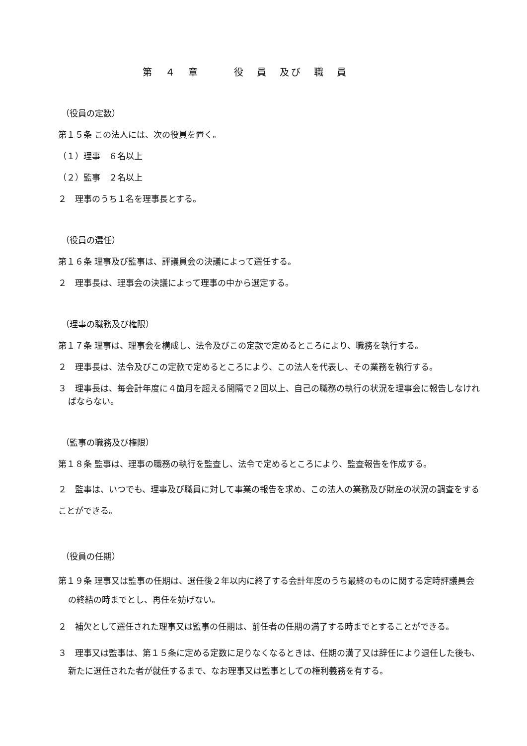第　４　章　　　役　員　及び　職　員
（役員の定数）
第１５条 この法人には、次の役員を置く。
（１）理事　６名以上
（２）監事　２名以上
２　理事のうち１名を理事長とする。
（役員の選任）
第１６条 理事及び監事は、評議員会の決議によって選任する。
２　理事長は、理事会の決議によって理事の中から選定する。
（理事の職務及び権限）
第１７条 理事は、理事会を構成し、法令及びこの定款で定めるところにより、職務を執行する。
２　理事長は、法令及びこの定款で定めるところにより、この法人を代表し、その業務を執行する。
３　理事長は、毎会計年度に４箇月を超える間隔で２回以上、自己の職務の執行の状況を理事会に報告しなければならない。
（監事の職務及び権限）
第１８条 監事は、理事の職務の執行を監査し、法令で定めるところにより、監査報告を作成する。
２　監事は、いつでも、理事及び職員に対して事業の報告を求め、この法人の業務及び財産の状況の調査をすることができる。
（役員の任期）
第１９条 理事又は監事の任期は、選任後２年以内に終了する会計年度のうち最終のものに関する定時評議員会の終結の時までとし、再任を妨げない。
２　補欠として選任された理事又は監事の任期は、前任者の任期の満了する時までとすることができる。
３　理事又は監事は、第１５条に定める定数に足りなくなるときは、任期の満了又は辞任により退任した後も、新たに選任された者が就任するまで、なお理事又は監事としての権利義務を有する。